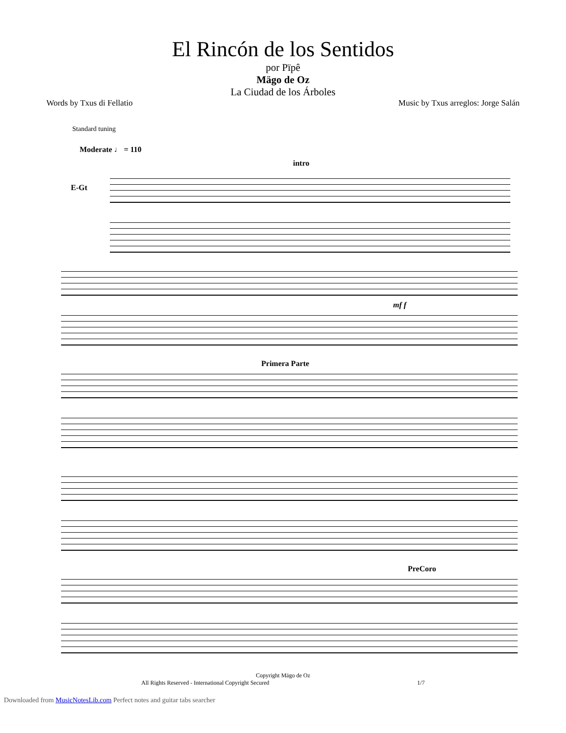El Rincón de los Sentidos
por Pïpê
Mägo de Oz
La Ciudad de los Árboles
Words by Txus di Fellatio Music by Txus arreglos: Jorge Salán
Standard tuning
Moderate ♩ = 110
intro
E-Gt
mf f
Primera Parte
PreCoro
Copyright Mägo de Oz
All Rights Reserved - International Copyright Secured 1/7
Downloaded from MusicNotesLib.com Perfect notes and guitar tabs searcher